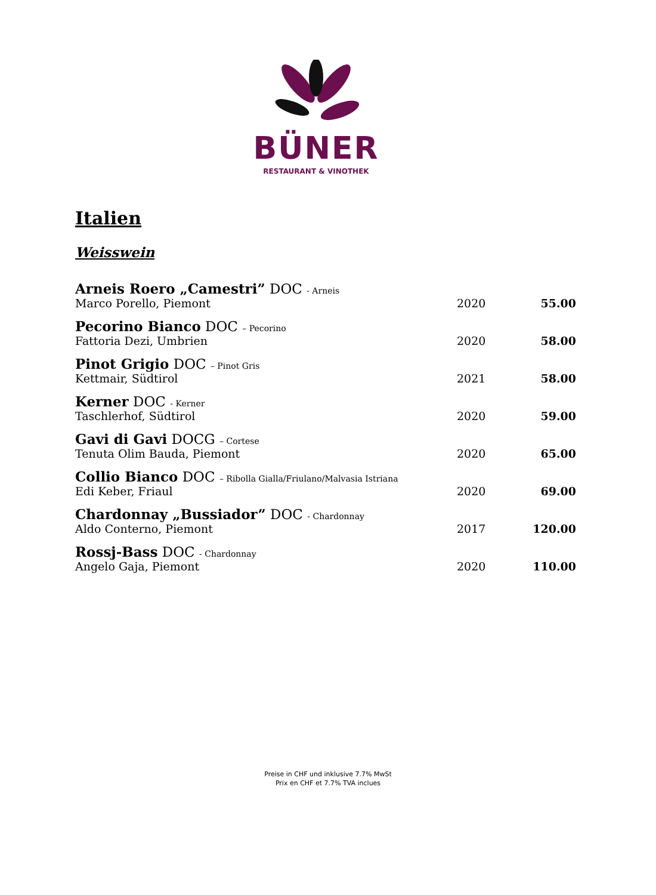BÜNER
RESTAURANT & VINOTHEK
Italien
Weisswein
| Arneis Roero „Camestri” DOC - Arneis | | |
| Marco Porello, Piemont | 2020 | 55.00 |
| Pecorino Bianco DOC – Pecorino | | |
| Fattoria Dezi, Umbrien | 2020 | 58.00 |
| Pinot Grigio DOC – Pinot Gris | | |
| Kettmair, Südtirol | 2021 | 58.00 |
| Kerner DOC - Kerner | | |
| Taschlerhof, Südtirol | 2020 | 59.00 |
| Gavi di Gavi DOCG – Cortese | | |
| Tenuta Olim Bauda, Piemont | 2020 | 65.00 |
| Collio Bianco DOC – Ribolla Gialla/Friulano/Malvasia Istriana | | |
| Edi Keber, Friaul | 2020 | 69.00 |
| Chardonnay „Bussiador” DOC - Chardonnay | | |
| Aldo Conterno, Piemont | 2017 | 120.00 |
| Rossj-Bass DOC - Chardonnay | | |
| Angelo Gaja, Piemont | 2020 | 110.00 |
Preise in CHF und inklusive 7.7% MwSt
Prix en CHF et 7.7% TVA inclues